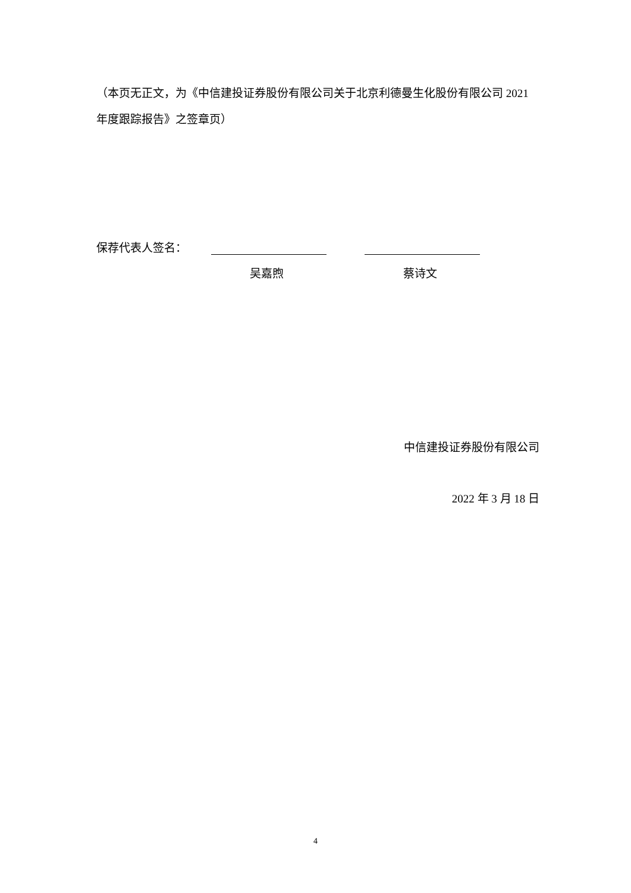（本页无正文，为《中信建投证券股份有限公司关于北京利德曼生化股份有限公司 2021 年度跟踪报告》之签章页）
保荐代表人签名：
吴嘉煦 蔡诗文
中信建投证券股份有限公司
2022 年 3 月 18 日
4